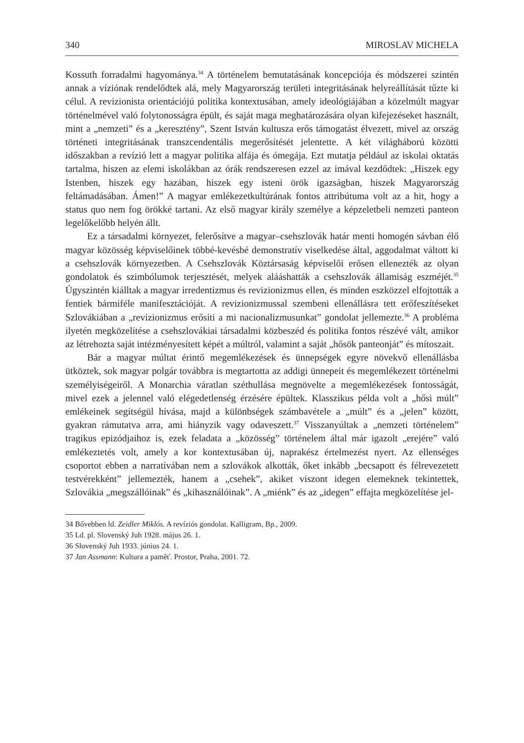340 MIROSLAV MICHELA
Kossuth forradalmi hagyománya.<sup>34</sup> A történelem bemutatásának koncepciója és módszerei szintén annak a víziónak rendelődtek alá, mely Magyarország területi integritásának helyreállítását tűzte ki célul. A revizionista orientációjú politika kontextusában, amely ideológiájában a közelmúlt magyar történelmével való folytonosságra épült, és saját maga meghatározására olyan kifejezéseket használt, mint a „nemzeti” és a „keresztény”, Szent István kultusza erős támogatást élvezett, mivel az ország történeti integritásának transzcendentális megerősítését jelentette. A két világháború közötti időszakban a revízió lett a magyar politika alfája és ómegája. Ezt mutatja például az iskolai oktatás tartalma, hiszen az elemi iskolákban az órák rendszeresen ezzel az imával kezdődtek: „Hiszek egy Istenben, hiszek egy hazában, hiszek egy isteni örök igazságban, hiszek Magyarország feltámadásában. Ámen!” A magyar emlékezetkultúrának fontos attribútuma volt az a hit, hogy a status quo nem fog örökké tartani. Az első magyar király személye a képzeletbeli nemzeti panteon legelőkelőbb helyén állt.
Ez a társadalmi környezet, felerősítve a magyar–csehszlovák határ menti homogén sávban élő magyar közösség képviselőinek többé-kevésbé demonstratív viselkedése által, aggodalmat váltott ki a csehszlovák környezetben. A Csehszlovák Köztársaság képviselői erősen ellenezték az olyan gondolatok és szimbólumok terjesztését, melyek alááshatták a csehszlovák államiság eszméjét.<sup>35</sup> Úgyszintén kiálltak a magyar irredentizmus és revizionizmus ellen, és minden eszközzel elfojtották a fentiek bármiféle manifesztációját. A revizionizmussal szembeni ellenállásra tett erőfeszítéseket Szlovákiában a „revizionizmus erősíti a mi nacionalizmusunkat” gondolat jellemezte.<sup>36</sup> A probléma ilyetén megközelítése a csehszlovákiai társadalmi közbeszéd és politika fontos részévé vált, amikor az létrehozta saját intézményesített képét a múltról, valamint a saját „hősök panteonját” és mítoszait.
Bár a magyar múltat érintő megemlékezések és ünnepségek egyre növekvő ellenállásba ütköztek, sok magyar polgár továbbra is megtartotta az addigi ünnepeit és megemlékezett történelmi személyiségeiről. A Monarchia váratlan széthullása megnövelte a megemlékezések fontosságát, mivel ezek a jelennel való elégedetlenség érzésére épültek. Klasszikus példa volt a „hősi múlt” emlékeinek segítségül hívása, majd a különbségek számbavétele a „múlt” és a „jelen” között, gyakran rámutatva arra, ami hiányzik vagy odaveszett.<sup>37</sup> Visszanyúltak a „nemzeti történelem” tragikus epizódjaihoz is, ezek feladata a „közösség” történelem által már igazolt „erejére” való emlékeztetés volt, amely a kor kontextusában új, naprakész értelmezést nyert. Az ellenséges csoportot ebben a narratívában nem a szlovákok alkották, őket inkább „becsapott és félrevezetett testvérekként” jellemezték, hanem a „csehek”, akiket viszont idegen elemeknek tekintettek, Szlovákia „megszállóinak” és „kihasználóinak”. A „miénk” és az „idegen” effajta megközelítése jel-
34 Bővebben ld. Zeidler Miklós. A revíziós gondolat. Kalligram, Bp., 2009.
35 Ld. pl. Slovenský Juh 1928. május 26. 1.
36 Slovenský Juh 1933. június 24. 1.
37 Jan Assmann: Kultura a paměť. Prostor, Praha, 2001. 72.